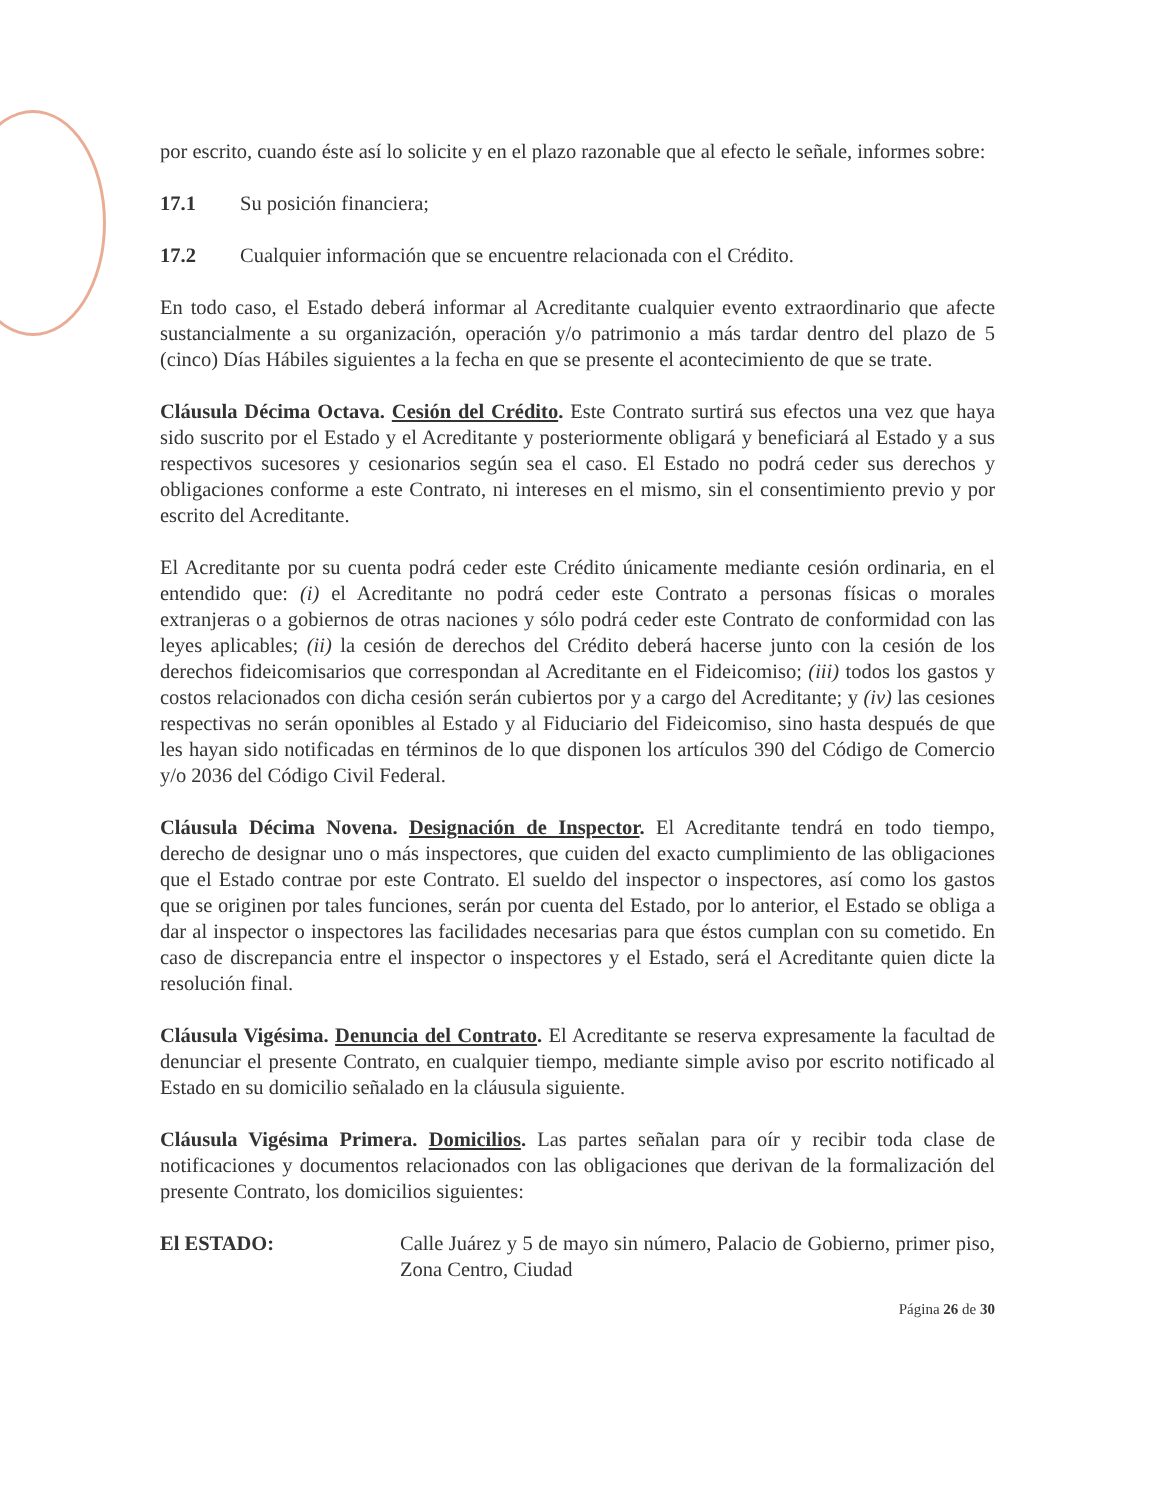por escrito, cuando éste así lo solicite y en el plazo razonable que al efecto le señale, informes sobre:
17.1 Su posición financiera;
17.2 Cualquier información que se encuentre relacionada con el Crédito.
En todo caso, el Estado deberá informar al Acreditante cualquier evento extraordinario que afecte sustancialmente a su organización, operación y/o patrimonio a más tardar dentro del plazo de 5 (cinco) Días Hábiles siguientes a la fecha en que se presente el acontecimiento de que se trate.
Cláusula Décima Octava. Cesión del Crédito. Este Contrato surtirá sus efectos una vez que haya sido suscrito por el Estado y el Acreditante y posteriormente obligará y beneficiará al Estado y a sus respectivos sucesores y cesionarios según sea el caso. El Estado no podrá ceder sus derechos y obligaciones conforme a este Contrato, ni intereses en el mismo, sin el consentimiento previo y por escrito del Acreditante.
El Acreditante por su cuenta podrá ceder este Crédito únicamente mediante cesión ordinaria, en el entendido que: (i) el Acreditante no podrá ceder este Contrato a personas físicas o morales extranjeras o a gobiernos de otras naciones y sólo podrá ceder este Contrato de conformidad con las leyes aplicables; (ii) la cesión de derechos del Crédito deberá hacerse junto con la cesión de los derechos fideicomisarios que correspondan al Acreditante en el Fideicomiso; (iii) todos los gastos y costos relacionados con dicha cesión serán cubiertos por y a cargo del Acreditante; y (iv) las cesiones respectivas no serán oponibles al Estado y al Fiduciario del Fideicomiso, sino hasta después de que les hayan sido notificadas en términos de lo que disponen los artículos 390 del Código de Comercio y/o 2036 del Código Civil Federal.
Cláusula Décima Novena. Designación de Inspector. El Acreditante tendrá en todo tiempo, derecho de designar uno o más inspectores, que cuiden del exacto cumplimiento de las obligaciones que el Estado contrae por este Contrato. El sueldo del inspector o inspectores, así como los gastos que se originen por tales funciones, serán por cuenta del Estado, por lo anterior, el Estado se obliga a dar al inspector o inspectores las facilidades necesarias para que éstos cumplan con su cometido. En caso de discrepancia entre el inspector o inspectores y el Estado, será el Acreditante quien dicte la resolución final.
Cláusula Vigésima. Denuncia del Contrato. El Acreditante se reserva expresamente la facultad de denunciar el presente Contrato, en cualquier tiempo, mediante simple aviso por escrito notificado al Estado en su domicilio señalado en la cláusula siguiente.
Cláusula Vigésima Primera. Domicilios. Las partes señalan para oír y recibir toda clase de notificaciones y documentos relacionados con las obligaciones que derivan de la formalización del presente Contrato, los domicilios siguientes:
El ESTADO: Calle Juárez y 5 de mayo sin número, Palacio de Gobierno, primer piso, Zona Centro, Ciudad
Página 26 de 30